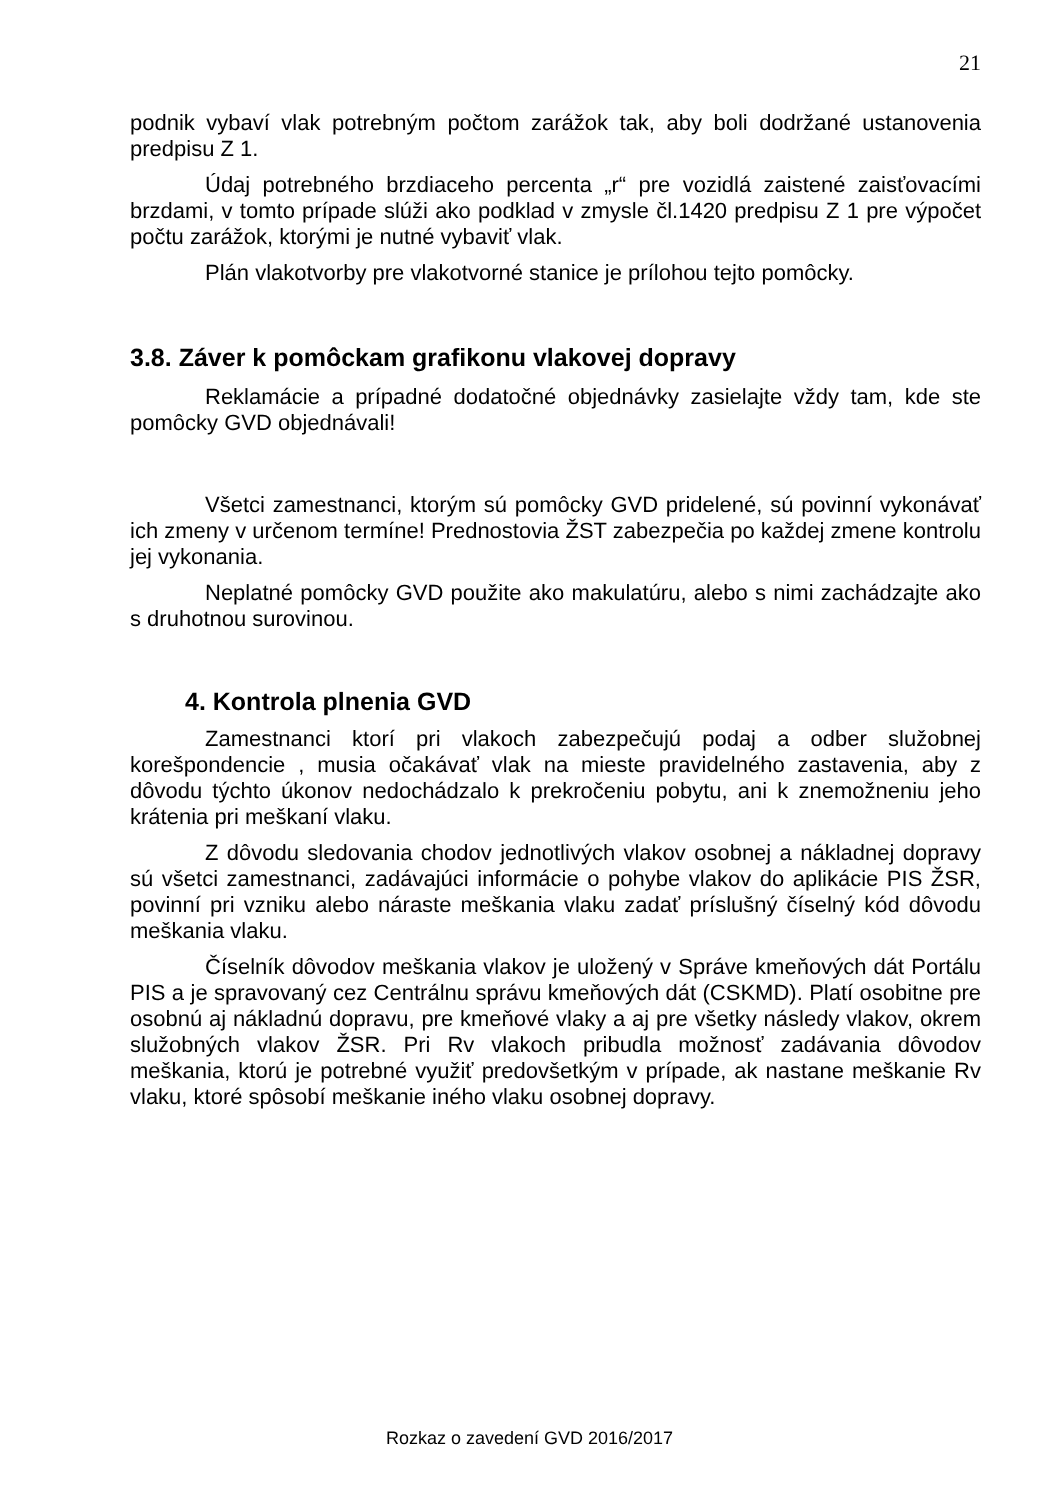21
podnik vybaví vlak potrebným počtom zarážok tak, aby boli dodržané ustanovenia predpisu Z 1.
Údaj potrebného brzdiaceho percenta „r“ pre vozidlá zaistené zaisťovacími brzdami, v tomto prípade slúži ako podklad v zmysle čl.1420 predpisu Z 1 pre výpočet počtu zarážok, ktorými je nutné vybaviť vlak.
Plán vlakotvorby pre vlakotvorné stanice je prílohou tejto pomôcky.
3.8. Záver k pomôckam grafikonu vlakovej dopravy
Reklamácie a prípadné dodatočné objednávky zasielajte vždy tam, kde ste pomôcky GVD objednávali!
Všetci zamestnanci, ktorým sú pomôcky GVD pridelené, sú povinní vykonávať ich zmeny v určenom termíne! Prednostovia ŽST zabezpečia po každej zmene kontrolu jej vykonania.
Neplatné pomôcky GVD použite ako makulatúru, alebo s nimi zachádzajte ako s druhotnou surovinou.
4. Kontrola plnenia GVD
Zamestnanci ktorí pri vlakoch zabezpečujú podaj a odber služobnej korešpondencie , musia očakávať vlak na mieste pravidelného zastavenia, aby z dôvodu týchto úkonov nedochádzalo k prekročeniu pobytu, ani k znemožneniu jeho krátenia pri meškaní vlaku.
Z dôvodu sledovania chodov jednotlivých vlakov osobnej a nákladnej dopravy sú všetci zamestnanci, zadávajúci informácie o pohybe vlakov do aplikácie PIS ŽSR, povinní pri vzniku alebo náraste meškania vlaku zadať príslušný číselný kód dôvodu meškania vlaku.
Číselník dôvodov meškania vlakov je uložený v Správe kmeňových dát Portálu PIS a je spravovaný cez Centrálnu správu kmeňových dát (CSKMD). Platí osobitne pre osobnú aj nákladnú dopravu, pre kmeňové vlaky a aj pre všetky následy vlakov, okrem služobných vlakov ŽSR. Pri Rv vlakoch pribudla možnosť zadávania dôvodov meškania, ktorú je potrebné využiť predovšetkým v prípade, ak nastane meškanie Rv vlaku, ktoré spôsobí meškanie iného vlaku osobnej dopravy.
Rozkaz o zavedení GVD 2016/2017